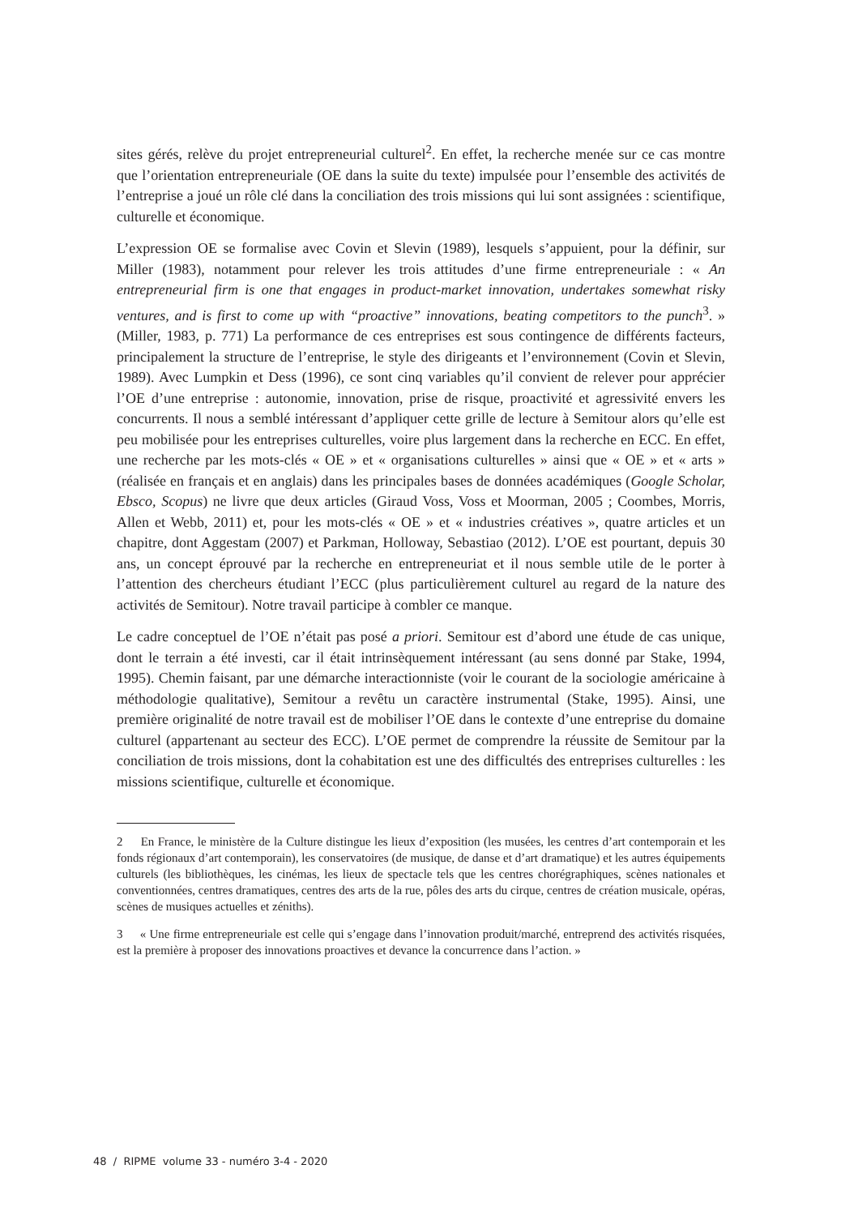sites gérés, relève du projet entrepreneurial culturel<sup>2</sup>. En effet, la recherche menée sur ce cas montre que l’orientation entrepreneuriale (OE dans la suite du texte) impulsée pour l’ensemble des activités de l’entreprise a joué un rôle clé dans la conciliation des trois missions qui lui sont assignées : scientifique, culturelle et économique.
L’expression OE se formalise avec Covin et Slevin (1989), lesquels s’appuient, pour la définir, sur Miller (1983), notamment pour relever les trois attitudes d’une firme entrepreneuriale : « An entrepreneurial firm is one that engages in product-market innovation, undertakes somewhat risky ventures, and is first to come up with “proactive” innovations, beating competitors to the punch<sup>3</sup>. » (Miller, 1983, p. 771) La performance de ces entreprises est sous contingence de différents facteurs, principalement la structure de l’entreprise, le style des dirigeants et l’environnement (Covin et Slevin, 1989). Avec Lumpkin et Dess (1996), ce sont cinq variables qu’il convient de relever pour apprécier l’OE d’une entreprise : autonomie, innovation, prise de risque, proactivité et agressivité envers les concurrents. Il nous a semblé intéressant d’appliquer cette grille de lecture à Semitour alors qu’elle est peu mobilisée pour les entreprises culturelles, voire plus largement dans la recherche en ECC. En effet, une recherche par les mots-clés « OE » et « organisations culturelles » ainsi que « OE » et « arts » (réalisée en français et en anglais) dans les principales bases de données académiques (Google Scholar, Ebsco, Scopus) ne livre que deux articles (Giraud Voss, Voss et Moorman, 2005 ; Coombes, Morris, Allen et Webb, 2011) et, pour les mots-clés « OE » et « industries créatives », quatre articles et un chapitre, dont Aggestam (2007) et Parkman, Holloway, Sebastiao (2012). L’OE est pourtant, depuis 30 ans, un concept éprouvé par la recherche en entrepreneuriat et il nous semble utile de le porter à l’attention des chercheurs étudiant l’ECC (plus particulièrement culturel au regard de la nature des activités de Semitour). Notre travail participe à combler ce manque.
Le cadre conceptuel de l’OE n’était pas posé a priori. Semitour est d’abord une étude de cas unique, dont le terrain a été investi, car il était intrinsèquement intéressant (au sens donné par Stake, 1994, 1995). Chemin faisant, par une démarche interactionniste (voir le courant de la sociologie américaine à méthodologie qualitative), Semitour a revêtu un caractère instrumental (Stake, 1995). Ainsi, une première originalité de notre travail est de mobiliser l’OE dans le contexte d’une entreprise du domaine culturel (appartenant au secteur des ECC). L’OE permet de comprendre la réussite de Semitour par la conciliation de trois missions, dont la cohabitation est une des difficultés des entreprises culturelles : les missions scientifique, culturelle et économique.
2 En France, le ministère de la Culture distingue les lieux d’exposition (les musées, les centres d’art contemporain et les fonds régionaux d’art contemporain), les conservatoires (de musique, de danse et d’art dramatique) et les autres équipements culturels (les bibliothèques, les cinémas, les lieux de spectacle tels que les centres chorégraphiques, scènes nationales et conventionnées, centres dramatiques, centres des arts de la rue, pôles des arts du cirque, centres de création musicale, opéras, scènes de musiques actuelles et zéniths).
3 « Une firme entrepreneuriale est celle qui s’engage dans l’innovation produit/marché, entreprend des activités risquées, est la première à proposer des innovations proactives et devance la concurrence dans l’action. »
48 / RIPME volume 33 - numéro 3-4 - 2020